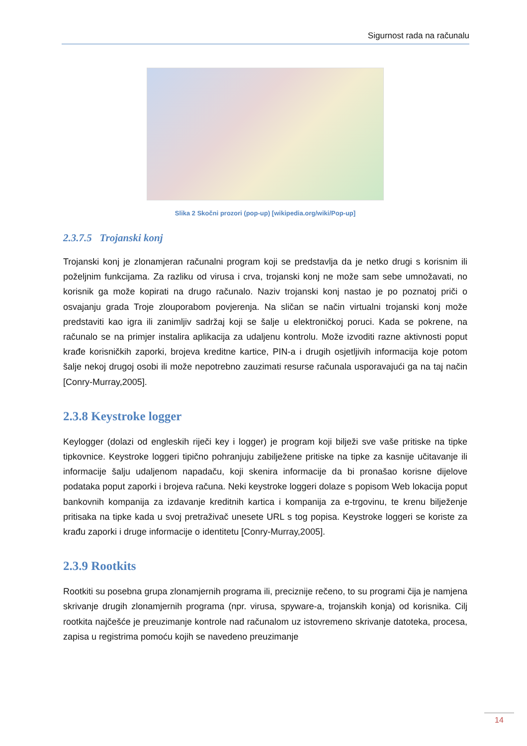Sigurnost rada na računalu
Slika 2 Skočni prozori (pop-up) [wikipedia.org/wiki/Pop-up]
2.3.7.5 Trojanski konj
Trojanski konj je zlonamjeran računalni program koji se predstavlja da je netko drugi s korisnim ili poželjnim funkcijama. Za razliku od virusa i crva, trojanski konj ne može sam sebe umnožavati, no korisnik ga može kopirati na drugo računalo. Naziv trojanski konj nastao je po poznatoj priči o osvajanju grada Troje zlouporabom povjerenja. Na sličan se način virtualni trojanski konj može predstaviti kao igra ili zanimljiv sadržaj koji se šalje u elektroničkoj poruci. Kada se pokrene, na računalo se na primjer instalira aplikacija za udaljenu kontrolu. Može izvoditi razne aktivnosti poput krađe korisničkih zaporki, brojeva kreditne kartice, PIN-a i drugih osjetljivih informacija koje potom šalje nekoj drugoj osobi ili može nepotrebno zauzimati resurse računala usporavajući ga na taj način [Conry-Murray,2005].
2.3.8 Keystroke logger
Keylogger (dolazi od engleskih riječi key i logger) je program koji bilježi sve vaše pritiske na tipke tipkovnice. Keystroke loggeri tipično pohranjuju zabilježene pritiske na tipke za kasnije učitavanje ili informacije šalju udaljenom napadaču, koji skenira informacije da bi pronašao korisne dijelove podataka poput zaporki i brojeva računa. Neki keystroke loggeri dolaze s popisom Web lokacija poput bankovnih kompanija za izdavanje kreditnih kartica i kompanija za e-trgovinu, te krenu bilježenje pritisaka na tipke kada u svoj pretraživač unesete URL s tog popisa. Keystroke loggeri se koriste za krađu zaporki i druge informacije o identitetu [Conry-Murray,2005].
2.3.9 Rootkits
Rootkiti su posebna grupa zlonamjernih programa ili, preciznije rečeno, to su programi čija je namjena skrivanje drugih zlonamjernih programa (npr. virusa, spyware-a, trojanskih konja) od korisnika. Cilj rootkita najčešće je preuzimanje kontrole nad računalom uz istovremeno skrivanje datoteka, procesa, zapisa u registrima pomoću kojih se navedeno preuzimanje
14